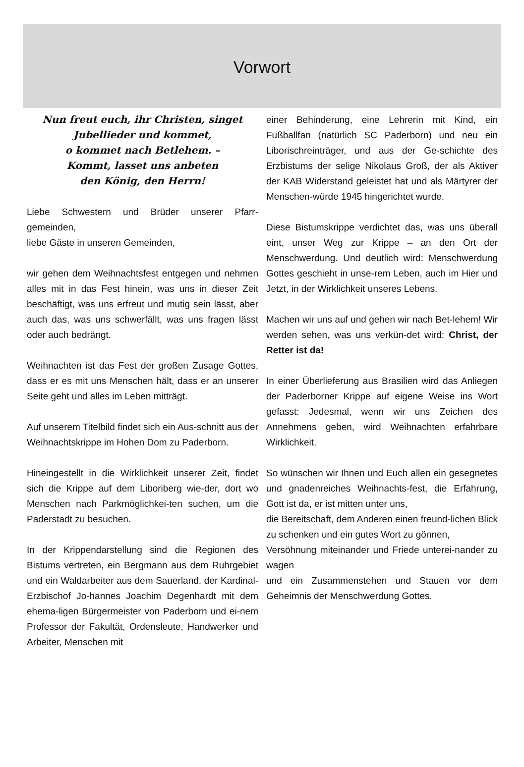Vorwort
Nun freut euch, ihr Christen, singet
Jubellieder und kommet,
o kommet nach Betlehem. –
Kommt, lasset uns anbeten
den König, den Herrn!
Liebe Schwestern und Brüder unserer Pfarr-gemeinden,
liebe Gäste in unseren Gemeinden,
wir gehen dem Weihnachtsfest entgegen und nehmen alles mit in das Fest hinein, was uns in dieser Zeit beschäftigt, was uns erfreut und mutig sein lässt, aber auch das, was uns schwerfällt, was uns fragen lässt oder auch bedrängt.
Weihnachten ist das Fest der großen Zusage Gottes, dass er es mit uns Menschen hält, dass er an unserer Seite geht und alles im Leben mitträgt.
Auf unserem Titelbild findet sich ein Aus-schnitt aus der Weihnachtskrippe im Hohen Dom zu Paderborn.
Hineingestellt in die Wirklichkeit unserer Zeit, findet sich die Krippe auf dem Liboriberg wie-der, dort wo Menschen nach Parkmöglichkei-ten suchen, um die Paderstadt zu besuchen.
In der Krippendarstellung sind die Regionen des Bistums vertreten, ein Bergmann aus dem Ruhrgebiet und ein Waldarbeiter aus dem Sauerland, der Kardinal-Erzbischof Jo-hannes Joachim Degenhardt mit dem ehema-ligen Bürgermeister von Paderborn und ei-nem Professor der Fakultät, Ordensleute, Handwerker und Arbeiter, Menschen mit
einer Behinderung, eine Lehrerin mit Kind, ein Fußballfan (natürlich SC Paderborn) und neu ein Liborischreinträger, und aus der Ge-schichte des Erzbistums der selige Nikolaus Groß, der als Aktiver der KAB Widerstand geleistet hat und als Märtyrer der Menschen-würde 1945 hingerichtet wurde.
Diese Bistumskrippe verdichtet das, was uns überall eint, unser Weg zur Krippe – an den Ort der Menschwerdung. Und deutlich wird: Menschwerdung Gottes geschieht in unse-rem Leben, auch im Hier und Jetzt, in der Wirklichkeit unseres Lebens.
Machen wir uns auf und gehen wir nach Bet-lehem! Wir werden sehen, was uns verkün-det wird: Christ, der Retter ist da!
In einer Überlieferung aus Brasilien wird das Anliegen der Paderborner Krippe auf eigene Weise ins Wort gefasst: Jedesmal, wenn wir uns Zeichen des Annehmens geben, wird Weihnachten erfahrbare Wirklichkeit.
So wünschen wir Ihnen und Euch allen ein gesegnetes und gnadenreiches Weihnachts-fest, die Erfahrung, Gott ist da, er ist mitten unter uns,
die Bereitschaft, dem Anderen einen freund-lichen Blick zu schenken und ein gutes Wort zu gönnen,
Versöhnung miteinander und Friede unterei-nander zu wagen
und ein Zusammenstehen und Stauen vor dem Geheimnis der Menschwerdung Gottes.